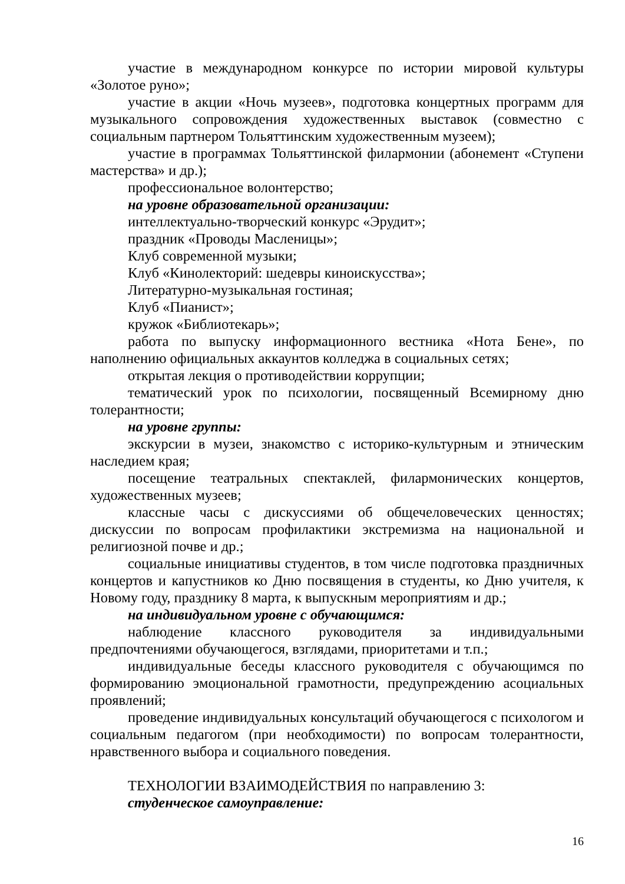участие в международном конкурсе по истории мировой культуры «Золотое руно»;
участие в акции «Ночь музеев», подготовка концертных программ для музыкального сопровождения художественных выставок (совместно с социальным партнером Тольяттинским художественным музеем);
участие в программах Тольяттинской филармонии (абонемент «Ступени мастерства» и др.);
профессиональное волонтерство;
на уровне образовательной организации:
интеллектуально-творческий конкурс «Эрудит»;
праздник «Проводы Масленицы»;
Клуб современной музыки;
Клуб «Кинолекторий: шедевры киноискусства»;
Литературно-музыкальная гостиная;
Клуб «Пианист»;
кружок «Библиотекарь»;
работа по выпуску информационного вестника «Нота Бене», по наполнению официальных аккаунтов колледжа в социальных сетях;
открытая лекция о противодействии коррупции;
тематический урок по психологии, посвященный Всемирному дню толерантности;
на уровне группы:
экскурсии в музеи, знакомство с историко-культурным и этническим наследием края;
посещение театральных спектаклей, филармонических концертов, художественных музеев;
классные часы с дискуссиями об общечеловеческих ценностях; дискуссии по вопросам профилактики экстремизма на национальной и религиозной почве и др.;
социальные инициативы студентов, в том числе подготовка праздничных концертов и капустников ко Дню посвящения в студенты, ко Дню учителя, к Новому году, празднику 8 марта, к выпускным мероприятиям и др.;
на индивидуальном уровне с обучающимся:
наблюдение классного руководителя за индивидуальными предпочтениями обучающегося, взглядами, приоритетами и т.п.;
индивидуальные беседы классного руководителя с обучающимся по формированию эмоциональной грамотности, предупреждению асоциальных проявлений;
проведение индивидуальных консультаций обучающегося с психологом и социальным педагогом (при необходимости) по вопросам толерантности, нравственного выбора и социального поведения.
ТЕХНОЛОГИИ ВЗАИМОДЕЙСТВИЯ по направлению 3:
студенческое самоуправление:
16